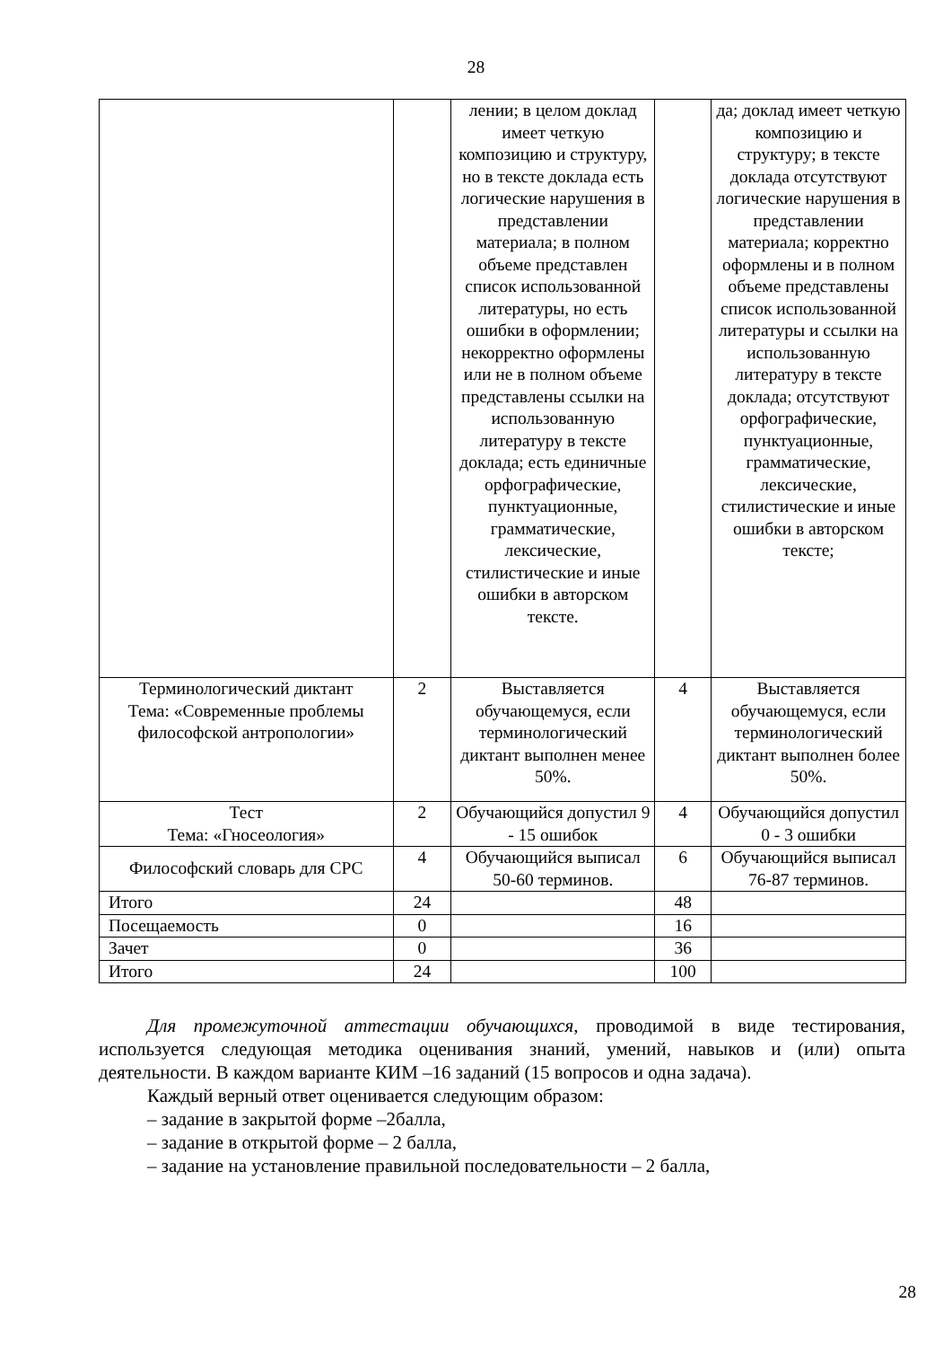28
| | | лении; в целом доклад имеет четкую композицию и структуру, но в тексте доклада есть логические нарушения в представлении материала; в полном объеме представлен список использованной литературы, но есть ошибки в оформлении; некорректно оформлены или не в полном объеме представлены ссылки на использованную литературу в тексте доклада; есть единичные орфографические, пунктуационные, грамматические, лексические, стилистические и иные ошибки в авторском тексте. | | да; доклад имеет четкую композицию и структуру; в тексте доклада отсутствуют логические нарушения в представлении материала; корректно оформлены и в полном объеме представлены список использованной литературы и ссылки на использованную литературу в тексте доклада; отсутствуют орфографические, пунктуационные, грамматические, лексические, стилистические и иные ошибки в авторском тексте; |
| Терминологический диктант Тема: «Современные проблемы философской антропологии» | 2 | Выставляется обучающемуся, если терминологический диктант выполнен менее 50%. | 4 | Выставляется обучающемуся, если терминологический диктант выполнен более 50%. |
| Тест Тема: «Гносеология» | 2 | Обучающийся допустил 9 - 15 ошибок | 4 | Обучающийся допустил 0 - 3 ошибки |
| Философский словарь для СРС | 4 | Обучающийся выписал 50-60 терминов. | 6 | Обучающийся выписал 76-87 терминов. |
| Итого | 24 | | 48 | |
| Посещаемость | 0 | | 16 | |
| Зачет | 0 | | 36 | |
| Итого | 24 | | 100 | |
Для промежуточной аттестации обучающихся, проводимой в виде тестирования, используется следующая методика оценивания знаний, умений, навыков и (или) опыта деятельности. В каждом варианте КИМ –16 заданий (15 вопросов и одна задача).
Каждый верный ответ оценивается следующим образом:
– задание в закрытой форме –2балла,
– задание в открытой форме – 2 балла,
– задание на установление правильной последовательности – 2 балла,
28